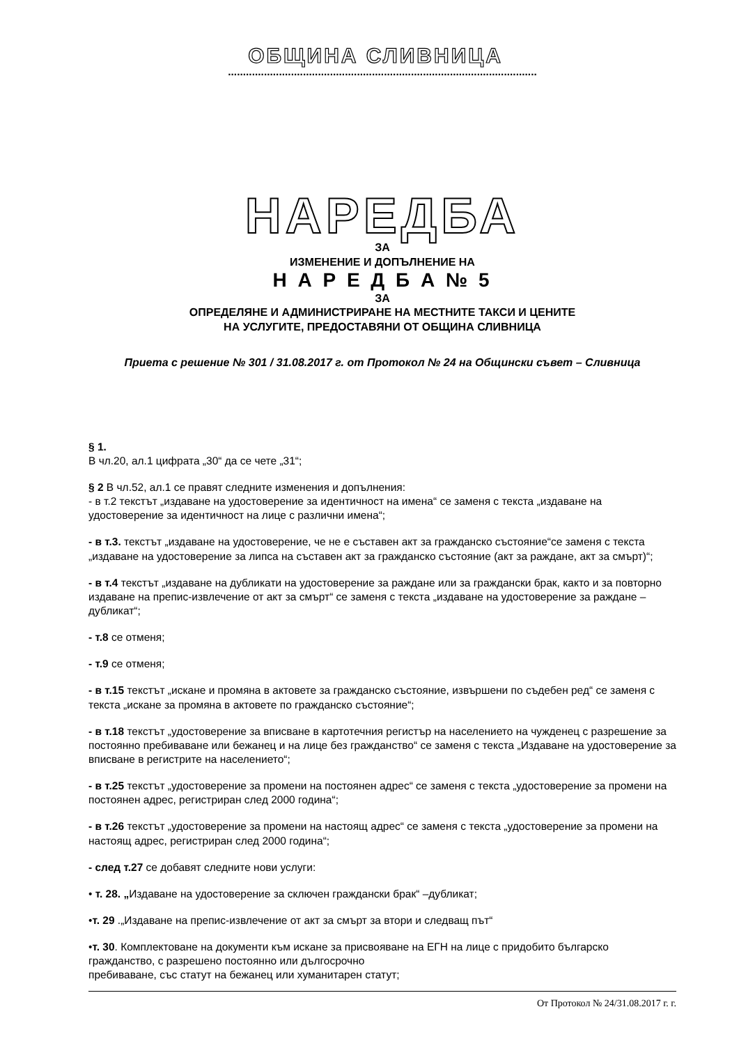ОБЩИНА СЛИВНИЦА
.......................................................................................................
НАРЕДБА
ЗА
ИЗМЕНЕНИЕ И ДОПЪЛНЕНИЕ НА
Н А Р Е Д Б А № 5
ЗА
ОПРЕДЕЛЯНЕ И АДМИНИСТРИРАНЕ НА МЕСТНИТЕ ТАКСИ И ЦЕНИТЕ
НА УСЛУГИТЕ, ПРЕДОСТАВЯНИ ОТ ОБЩИНА СЛИВНИЦА
Приета с решение № 301 / 31.08.2017 г. от Протокол № 24 на Общински съвет – Сливница
§ 1.
В чл.20, ал.1 цифрата „30“ да се чете „31“;
§ 2 В чл.52, ал.1 се правят следните изменения и допълнения:
- в т.2 текстът „издаване на удостоверение за идентичност на имена“ се заменя с текста „издаване на удостоверение за идентичност на лице с различни имена“;
- в т.3. текстът „издаване на удостоверение, че не е съставен акт за гражданско състояние“се заменя с текста „издаване на удостоверение за липса на съставен акт за гражданско състояние (акт за раждане, акт за смърт)“;
- в т.4 текстът „издаване на дубликати на удостоверение за раждане или за граждански брак, както и за повторно издаване на препис-извлечение от акт за смърт“ се заменя с текста „издаване на удостоверение за раждане –дубликат“;
- т.8 се отменя;
- т.9 се отменя;
- в т.15 текстът „искане и промяна в актовете за гражданско състояние, извършени по съдебен ред“ се заменя с текста „искане за промяна в актовете по гражданско състояние“;
- в т.18 текстът „удостоверение за вписване в картотечния регистър на населението на чужденец с разрешение за постоянно пребиваване или бежанец и на лице без гражданство“ се заменя с текста „Издаване на удостоверение за вписване в регистрите на населението“;
- в т.25 текстът „удостоверение за промени на постоянен адрес“ се заменя с текста „удостоверение за промени на постоянен адрес, регистриран след 2000 година“;
- в т.26 текстът „удостоверение за промени на настоящ адрес“ се заменя с текста „удостоверение за промени на настоящ адрес, регистриран след 2000 година“;
- след т.27 се добавят следните нови услуги:
• т. 28. „Издаване на удостоверение за сключен граждански брак“ –дубликат;
•т. 29 .„Издаване на препис-извлечение от акт за смърт за втори и следващ път“
•т. 30. Комплектоване на документи към искане за присвояване на ЕГН на лице с придобито българско гражданство, с разрешено постоянно или дългосрочно
пребиваване, със статут на бежанец или хуманитарен статут;
От Протокол № 24/31.08.2017 г. г.